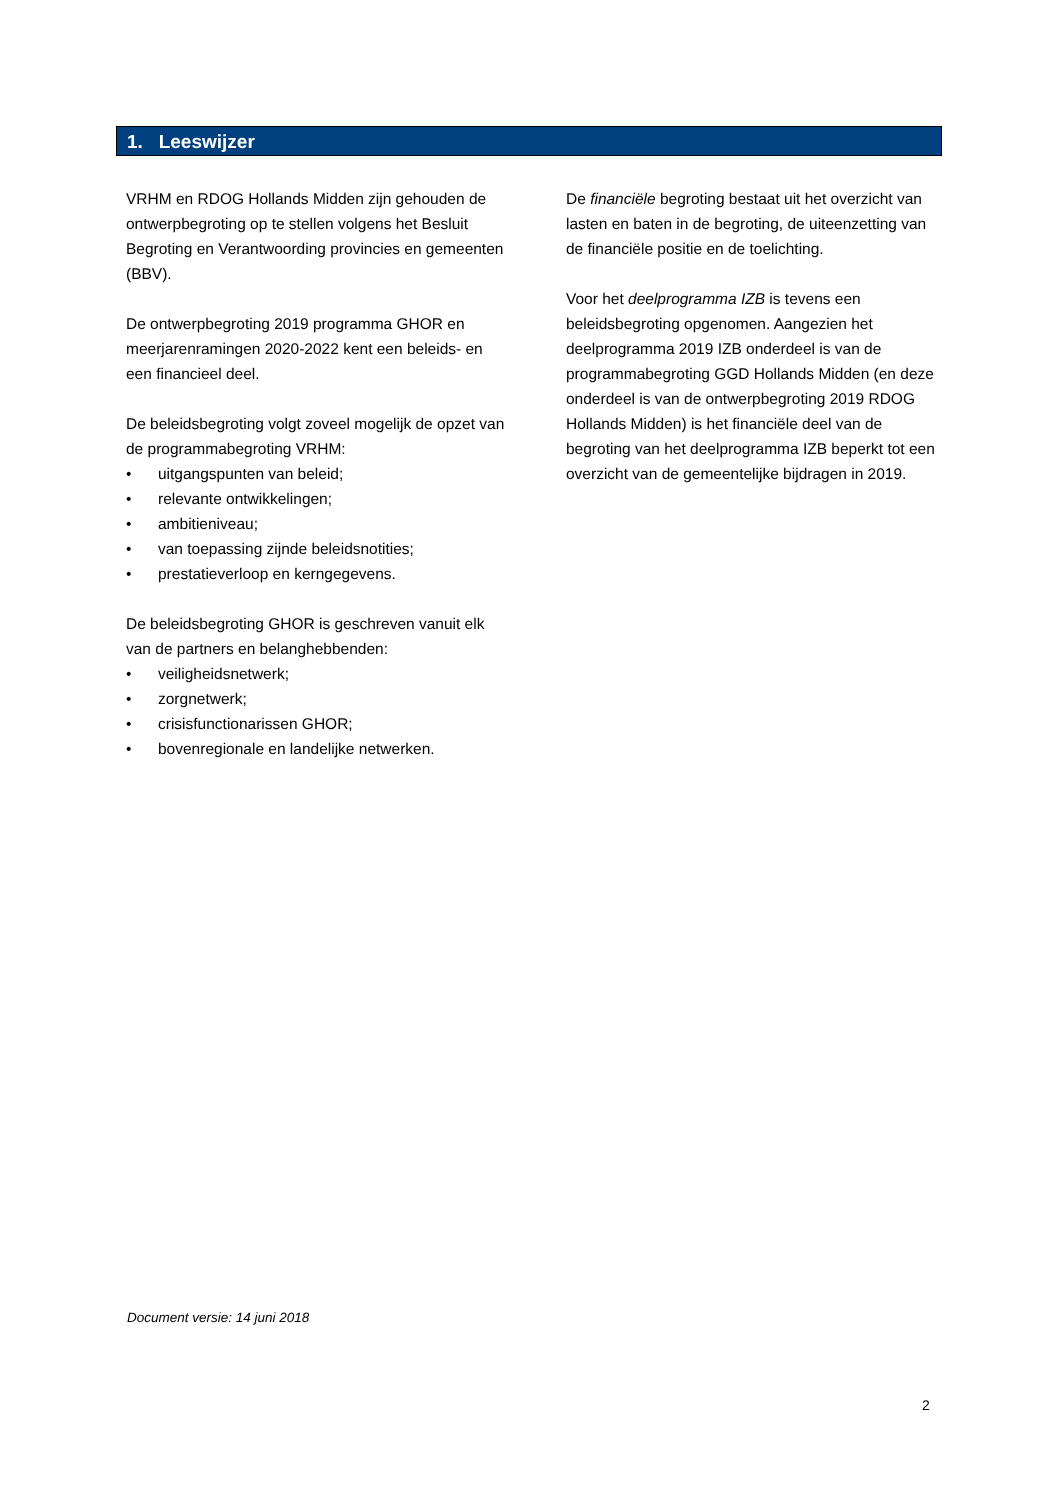1. Leeswijzer
VRHM en RDOG Hollands Midden zijn gehouden de ontwerpbegroting op te stellen volgens het Besluit Begroting en Verantwoording provincies en gemeenten (BBV).
De ontwerpbegroting 2019 programma GHOR en meerjarenramingen 2020-2022 kent een beleids- en een financieel deel.
De beleidsbegroting volgt zoveel mogelijk de opzet van de programmabegroting VRHM:
• uitgangspunten van beleid;
• relevante ontwikkelingen;
• ambitieniveau;
• van toepassing zijnde beleidsnotities;
• prestatieverloop en kerngegevens.
De beleidsbegroting GHOR is geschreven vanuit elk van de partners en belanghebbenden:
• veiligheidsnetwerk;
• zorgnetwerk;
• crisisfunctionarissen GHOR;
• bovenregionale en landelijke netwerken.
De financiële begroting bestaat uit het overzicht van lasten en baten in de begroting, de uiteenzetting van de financiële positie en de toelichting.
Voor het deelprogramma IZB is tevens een beleidsbegroting opgenomen. Aangezien het deelprogramma 2019 IZB onderdeel is van de programmabegroting GGD Hollands Midden (en deze onderdeel is van de ontwerpbegroting 2019 RDOG Hollands Midden) is het financiële deel van de begroting van het deelprogramma IZB beperkt tot een overzicht van de gemeentelijke bijdragen in 2019.
Document versie: 14 juni 2018
2